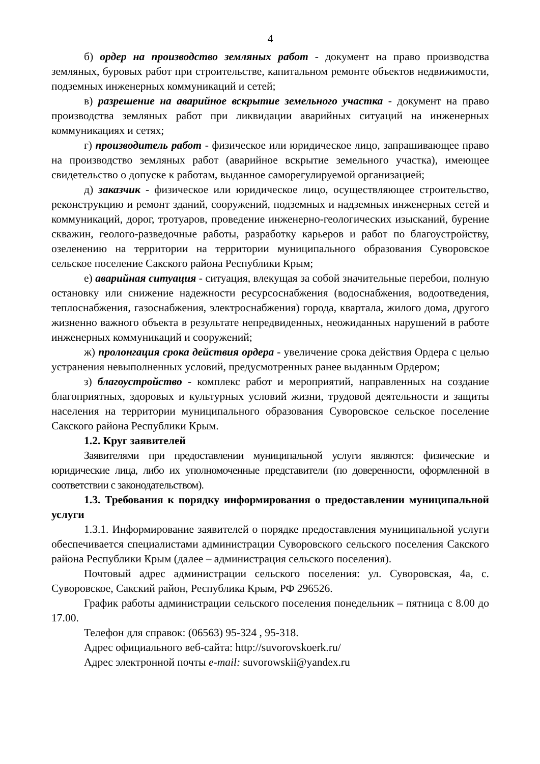4
б) ордер на производство земляных работ - документ на право производства земляных, буровых работ при строительстве, капитальном ремонте объектов недвижимости, подземных инженерных коммуникаций и сетей;
в) разрешение на аварийное вскрытие земельного участка - документ на право производства земляных работ при ликвидации аварийных ситуаций на инженерных коммуникациях и сетях;
г) производитель работ - физическое или юридическое лицо, запрашивающее право на производство земляных работ (аварийное вскрытие земельного участка), имеющее свидетельство о допуске к работам, выданное саморегулируемой организацией;
д) заказчик - физическое или юридическое лицо, осуществляющее строительство, реконструкцию и ремонт зданий, сооружений, подземных и надземных инженерных сетей и коммуникаций, дорог, тротуаров, проведение инженерно-геологических изысканий, бурение скважин, геолого-разведочные работы, разработку карьеров и работ по благоустройству, озеленению на территории на территории муниципального образования Суворовское сельское поселение Сакского района Республики Крым;
е) аварийная ситуация - ситуация, влекущая за собой значительные перебои, полную остановку или снижение надежности ресурсоснабжения (водоснабжения, водоотведения, теплоснабжения, газоснабжения, электроснабжения) города, квартала, жилого дома, другого жизненно важного объекта в результате непредвиденных, неожиданных нарушений в работе инженерных коммуникаций и сооружений;
ж) пролонгация срока действия ордера - увеличение срока действия Ордера с целью устранения невыполненных условий, предусмотренных ранее выданным Ордером;
з) благоустройство - комплекс работ и мероприятий, направленных на создание благоприятных, здоровых и культурных условий жизни, трудовой деятельности и защиты населения на территории муниципального образования Суворовское сельское поселение Сакского района Республики Крым.
1.2. Круг заявителей
Заявителями при предоставлении муниципальной услуги являются: физические и юридические лица, либо их уполномоченные представители (по доверенности, оформленной в соответствии с законодательством).
1.3. Требования к порядку информирования о предоставлении муниципальной услуги
1.3.1. Информирование заявителей о порядке предоставления муниципальной услуги обеспечивается специалистами администрации Суворовского сельского поселения Сакского района Республики Крым (далее – администрация сельского поселения).
Почтовый адрес администрации сельского поселения: ул. Суворовская, 4а, с. Суворовское, Сакский район, Республика Крым, РФ 296526.
График работы администрации сельского поселения понедельник – пятница с 8.00 до 17.00.
Телефон для справок: (06563) 95-324 , 95-318.
Адрес официального веб-сайта: http://suvorovskoerk.ru/
Адрес электронной почты e-mail: suvorowskii@yandex.ru